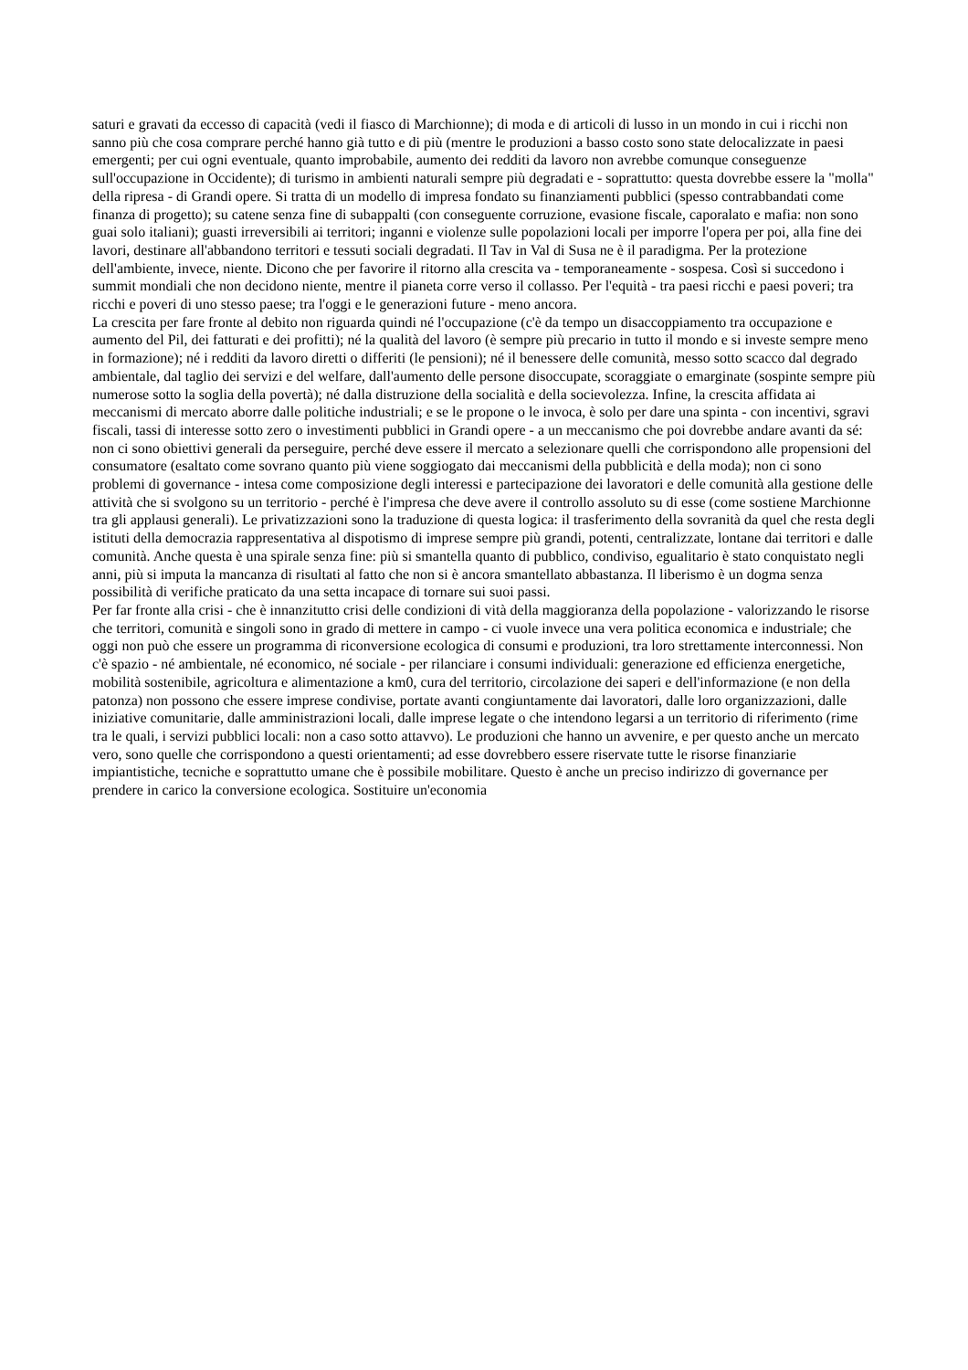saturi e gravati da eccesso di capacità (vedi il fiasco di Marchionne); di moda e di articoli di lusso in un mondo in cui i ricchi non sanno più che cosa comprare perché hanno già tutto e di più (mentre le produzioni a basso costo sono state delocalizzate in paesi emergenti; per cui ogni eventuale, quanto improbabile, aumento dei redditi da lavoro non avrebbe comunque conseguenze sull'occupazione in Occidente); di turismo in ambienti naturali sempre più degradati e - soprattutto: questa dovrebbe essere la "molla" della ripresa - di Grandi opere. Si tratta di un modello di impresa fondato su finanziamenti pubblici (spesso contrabbandati come finanza di progetto); su catene senza fine di subappalti (con conseguente corruzione, evasione fiscale, caporalato e mafia: non sono guai solo italiani); guasti irreversibili ai territori; inganni e violenze sulle popolazioni locali per imporre l'opera per poi, alla fine dei lavori, destinare all'abbandono territori e tessuti sociali degradati. Il Tav in Val di Susa ne è il paradigma. Per la protezione dell'ambiente, invece, niente. Dicono che per favorire il ritorno alla crescita va - temporaneamente - sospesa. Così si succedono i summit mondiali che non decidono niente, mentre il pianeta corre verso il collasso. Per l'equità - tra paesi ricchi e paesi poveri; tra ricchi e poveri di uno stesso paese; tra l'oggi e le generazioni future - meno ancora.
La crescita per fare fronte al debito non riguarda quindi né l'occupazione (c'è da tempo un disaccoppiamento tra occupazione e aumento del Pil, dei fatturati e dei profitti); né la qualità del lavoro (è sempre più precario in tutto il mondo e si investe sempre meno in formazione); né i redditi da lavoro diretti o differiti (le pensioni); né il benessere delle comunità, messo sotto scacco dal degrado ambientale, dal taglio dei servizi e del welfare, dall'aumento delle persone disoccupate, scoraggiate o emarginate (sospinte sempre più numerose sotto la soglia della povertà); né dalla distruzione della socialità e della socievolezza. Infine, la crescita affidata ai meccanismi di mercato aborre dalle politiche industriali; e se le propone o le invoca, è solo per dare una spinta - con incentivi, sgravi fiscali, tassi di interesse sotto zero o investimenti pubblici in Grandi opere - a un meccanismo che poi dovrebbe andare avanti da sé: non ci sono obiettivi generali da perseguire, perché deve essere il mercato a selezionare quelli che corrispondono alle propensioni del consumatore (esaltato come sovrano quanto più viene soggiogato dai meccanismi della pubblicità e della moda); non ci sono problemi di governance - intesa come composizione degli interessi e partecipazione dei lavoratori e delle comunità alla gestione delle attività che si svolgono su un territorio - perché è l'impresa che deve avere il controllo assoluto su di esse (come sostiene Marchionne tra gli applausi generali). Le privatizzazioni sono la traduzione di questa logica: il trasferimento della sovranità da quel che resta degli istituti della democrazia rappresentativa al dispotismo di imprese sempre più grandi, potenti, centralizzate, lontane dai territori e dalle comunità. Anche questa è una spirale senza fine: più si smantella quanto di pubblico, condiviso, egualitario è stato conquistato negli anni, più si imputa la mancanza di risultati al fatto che non si è ancora smantellato abbastanza. Il liberismo è un dogma senza possibilità di verifiche praticato da una setta incapace di tornare sui suoi passi.
Per far fronte alla crisi - che è innanzitutto crisi delle condizioni di vità della maggioranza della popolazione - valorizzando le risorse che territori, comunità e singoli sono in grado di mettere in campo - ci vuole invece una vera politica economica e industriale; che oggi non può che essere un programma di riconversione ecologica di consumi e produzioni, tra loro strettamente interconnessi. Non c'è spazio - né ambientale, né economico, né sociale - per rilanciare i consumi individuali: generazione ed efficienza energetiche, mobilità sostenibile, agricoltura e alimentazione a km0, cura del territorio, circolazione dei saperi e dell'informazione (e non della patonza) non possono che essere imprese condivise, portate avanti congiuntamente dai lavoratori, dalle loro organizzazioni, dalle iniziative comunitarie, dalle amministrazioni locali, dalle imprese legate o che intendono legarsi a un territorio di riferimento (rime tra le quali, i servizi pubblici locali: non a caso sotto attavvo). Le produzioni che hanno un avvenire, e per questo anche un mercato vero, sono quelle che corrispondono a questi orientamenti; ad esse dovrebbero essere riservate tutte le risorse finanziarie impiantistiche, tecniche e soprattutto umane che è possibile mobilitare. Questo è anche un preciso indirizzo di governance per prendere in carico la conversione ecologica. Sostituire un'economia